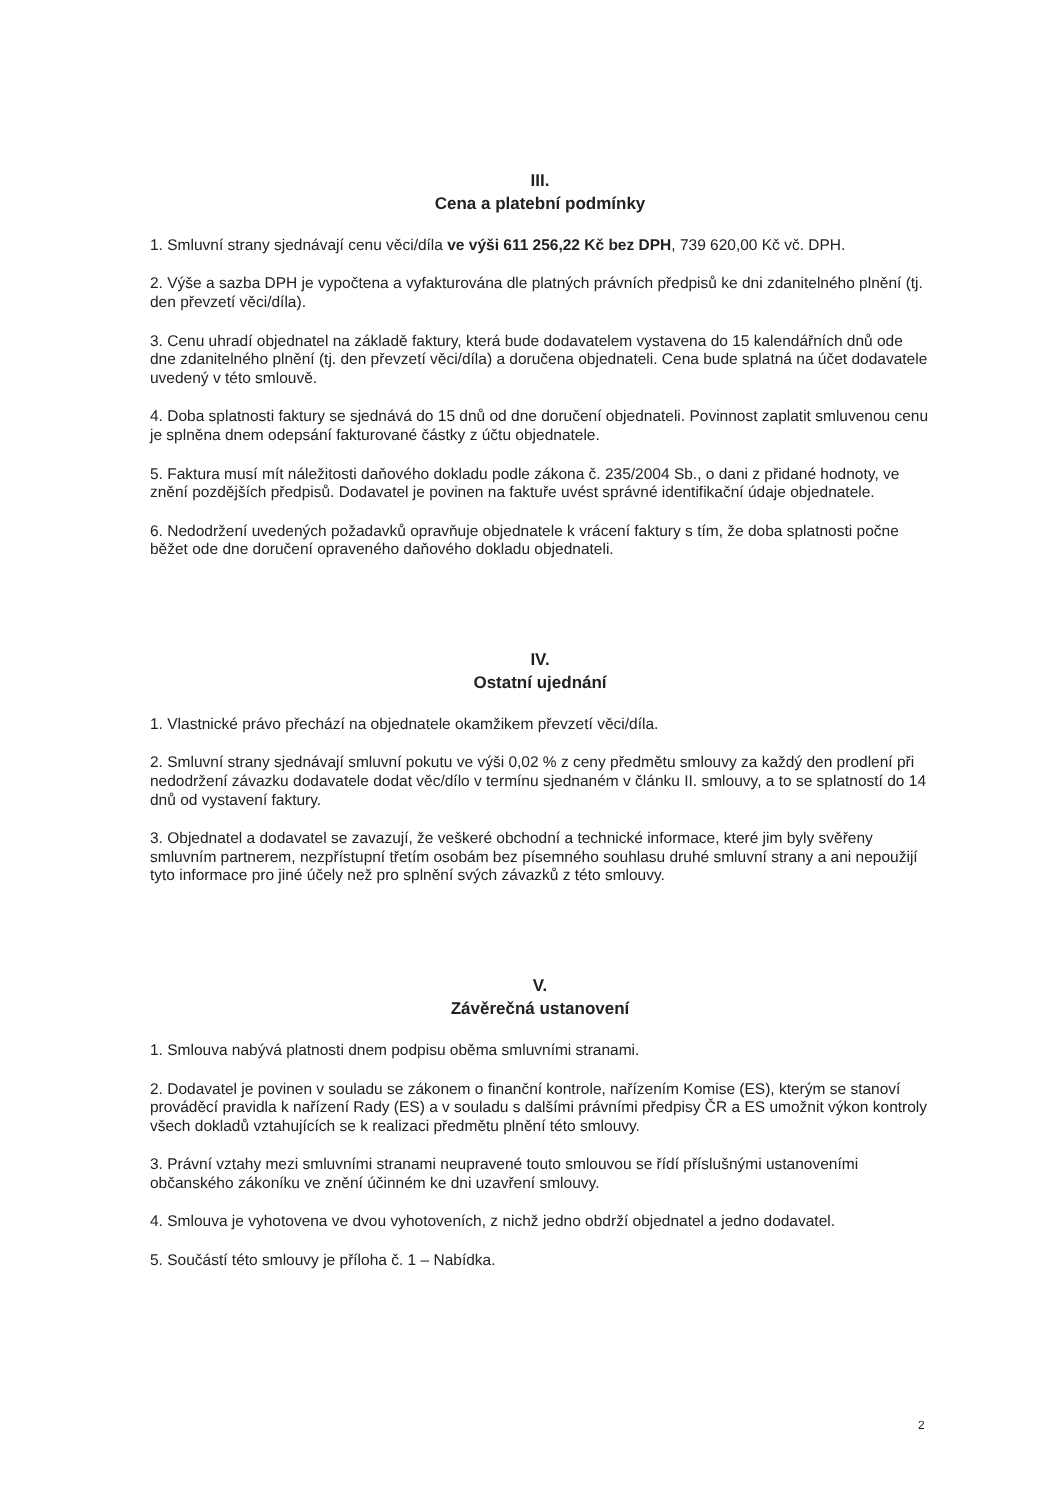III.
Cena a platební podmínky
1. Smluvní strany sjednávají cenu věci/díla ve výši 611 256,22 Kč bez DPH, 739 620,00 Kč vč. DPH.
2. Výše a sazba DPH je vypočtena a vyfakturována dle platných právních předpisů ke dni zdanitelného plnění (tj. den převzetí věci/díla).
3. Cenu uhradí objednatel na základě faktury, která bude dodavatelem vystavena do 15 kalendářních dnů ode dne zdanitelného plnění (tj. den převzetí věci/díla) a doručena objednateli. Cena bude splatná na účet dodavatele uvedený v této smlouvě.
4. Doba splatnosti faktury se sjednává do 15 dnů od dne doručení objednateli. Povinnost zaplatit smluvenou cenu je splněna dnem odepsání fakturované částky z účtu objednatele.
5. Faktura musí mít náležitosti daňového dokladu podle zákona č. 235/2004 Sb., o dani z přidané hodnoty, ve znění pozdějších předpisů. Dodavatel je povinen na faktuře uvést správné identifikační údaje objednatele.
6. Nedodržení uvedených požadavků opravňuje objednatele k vrácení faktury s tím, že doba splatnosti počne běžet ode dne doručení opraveného daňového dokladu objednateli.
IV.
Ostatní ujednání
1. Vlastnické právo přechází na objednatele okamžikem převzetí věci/díla.
2. Smluvní strany sjednávají smluvní pokutu ve výši 0,02 % z ceny předmětu smlouvy za každý den prodlení při nedodržení závazku dodavatele dodat věc/dílo v termínu sjednaném v článku II. smlouvy, a to se splatností do 14 dnů od vystavení faktury.
3. Objednatel a dodavatel se zavazují, že veškeré obchodní a technické informace, které jim byly svěřeny smluvním partnerem, nezpřístupní třetím osobám bez písemného souhlasu druhé smluvní strany a ani nepoužijí tyto informace pro jiné účely než pro splnění svých závazků z této smlouvy.
V.
Závěrečná ustanovení
1. Smlouva nabývá platnosti dnem podpisu oběma smluvními stranami.
2. Dodavatel je povinen v souladu se zákonem o finanční kontrole, nařízením Komise (ES), kterým se stanoví prováděcí pravidla k nařízení Rady (ES) a v souladu s dalšími právními předpisy ČR a ES umožnit výkon kontroly všech dokladů vztahujících se k realizaci předmětu plnění této smlouvy.
3. Právní vztahy mezi smluvními stranami neupravené touto smlouvou se řídí příslušnými ustanoveními občanského zákoníku ve znění účinném ke dni uzavření smlouvy.
4. Smlouva je vyhotovena ve dvou vyhotoveních, z nichž jedno obdrží objednatel a jedno dodavatel.
5. Součástí této smlouvy je příloha č. 1 – Nabídka.
2